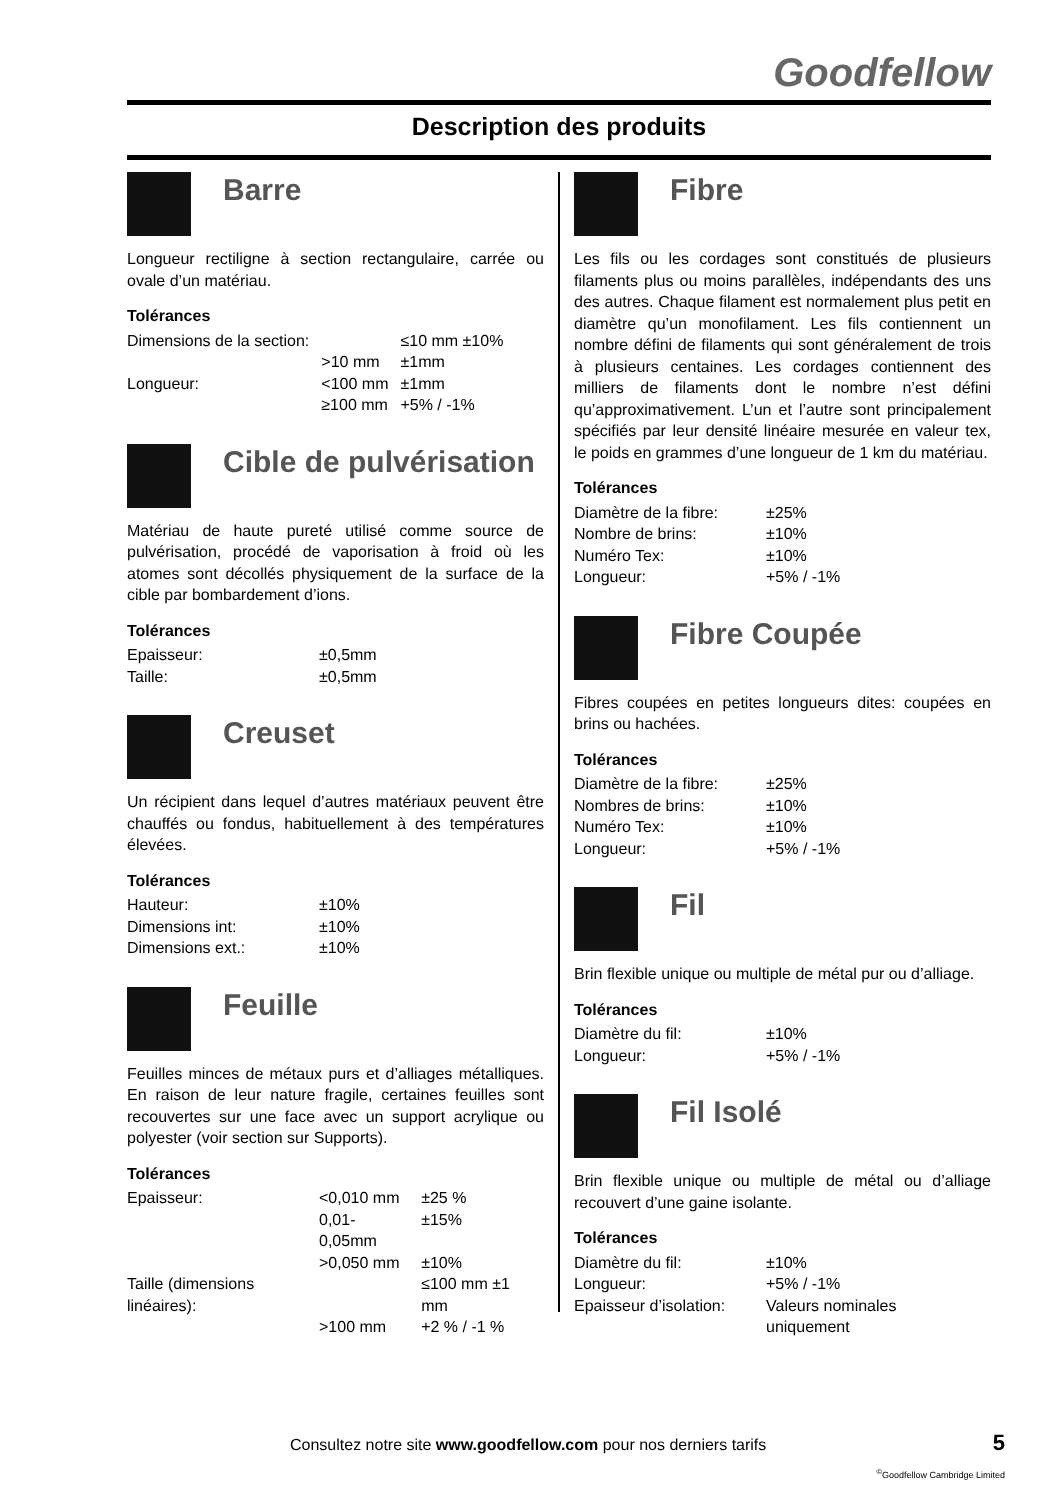Goodfellow
Description des produits
Barre
Longueur rectiligne à section rectangulaire, carrée ou ovale d’un matériau.
Tolérances
| Dimensions de la section: | | ≤10 mm ±10% |
| | >10 mm | ±1mm |
| Longueur: | <100 mm | ±1mm |
| | ≥100 mm | +5% / -1% |
Cible de pulvérisation
Matériau de haute pureté utilisé comme source de pulvérisation, procédé de vaporisation à froid où les atomes sont décollés physiquement de la surface de la cible par bombardement d’ions.
Tolérances
| Epaisseur: | ±0,5mm |
| Taille: | ±0,5mm |
Creuset
Un récipient dans lequel d’autres matériaux peuvent être chauffés ou fondus, habituellement à des températures élevées.
Tolérances
| Hauteur: | ±10% |
| Dimensions int: | ±10% |
| Dimensions ext.: | ±10% |
Feuille
Feuilles minces de métaux purs et d’alliages métalliques. En raison de leur nature fragile, certaines feuilles sont recouvertes sur une face avec un support acrylique ou polyester (voir section sur Supports).
Tolérances
| Epaisseur: | <0,010 mm | ±25 % |
| | 0,01-0,05mm | ±15% |
| | >0,050 mm | ±10% |
| Taille (dimensions linéaires): | | ≤100 mm ±1 mm |
| | >100 mm | +2 % / -1 % |
Fibre
Les fils ou les cordages sont constitués de plusieurs filaments plus ou moins parallèles, indépendants des uns des autres. Chaque filament est normalement plus petit en diamètre qu’un monofilament. Les fils contiennent un nombre défini de filaments qui sont généralement de trois à plusieurs centaines. Les cordages contiennent des milliers de filaments dont le nombre n’est défini qu’approximativement. L’un et l’autre sont principalement spécifiés par leur densité linéaire mesurée en valeur tex, le poids en grammes d’une longueur de 1 km du matériau.
Tolérances
| Diamètre de la fibre: | ±25% |
| Nombre de brins: | ±10% |
| Numéro Tex: | ±10% |
| Longueur: | +5% / -1% |
Fibre Coupée
Fibres coupées en petites longueurs dites: coupées en brins ou hachées.
Tolérances
| Diamètre de la fibre: | ±25% |
| Nombres de brins: | ±10% |
| Numéro Tex: | ±10% |
| Longueur: | +5% / -1% |
Fil
Brin flexible unique ou multiple de métal pur ou d’alliage.
Tolérances
| Diamètre du fil: | ±10% |
| Longueur: | +5% / -1% |
Fil Isolé
Brin flexible unique ou multiple de métal ou d’alliage recouvert d’une gaine isolante.
Tolérances
| Diamètre du fil: | ±10% |
| Longueur: | +5% / -1% |
| Epaisseur d’isolation: | Valeurs nominales uniquement |
Consultez notre site www.goodfellow.com pour nos derniers tarifs
5
<sup>©</sup>Goodfellow Cambridge Limited